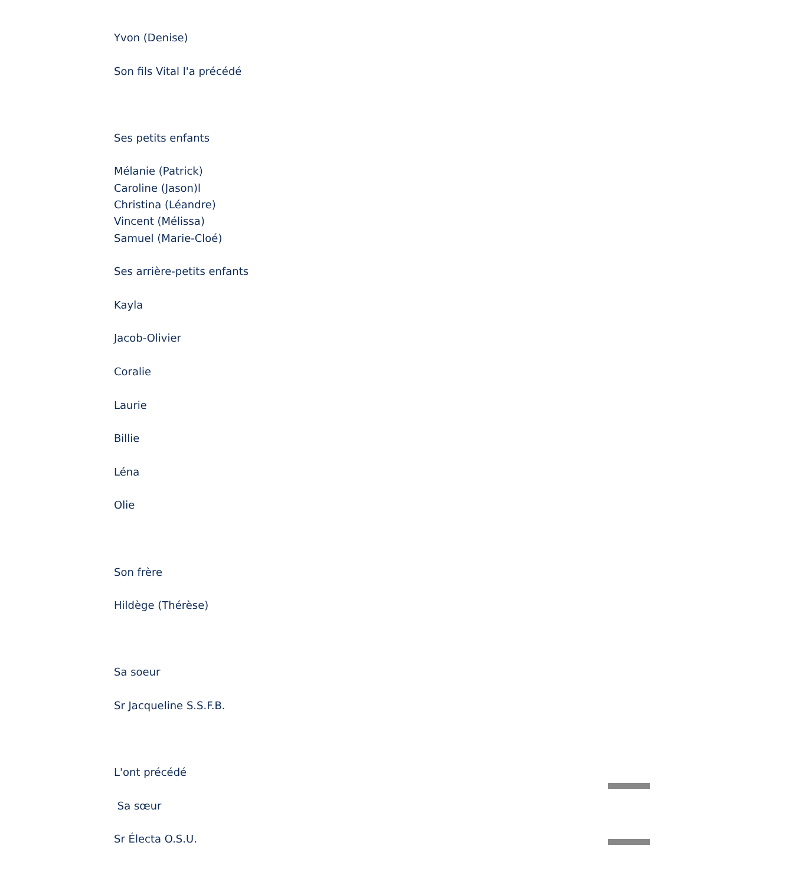Yvon (Denise)
Son fils Vital l'a précédé
Ses petits enfants
Mélanie (Patrick)
Caroline (Jason)l
Christina (Léandre)
Vincent (Mélissa)
Samuel (Marie-Cloé)
Ses arrière-petits enfants
Kayla
Jacob-Olivier
Coralie
Laurie
Billie
Léna
Olie
Son frère
Hildège (Thérèse)
Sa soeur
Sr Jacqueline S.S.F.B.
L'ont précédé
Sa sœur
Sr Électa O.S.U.